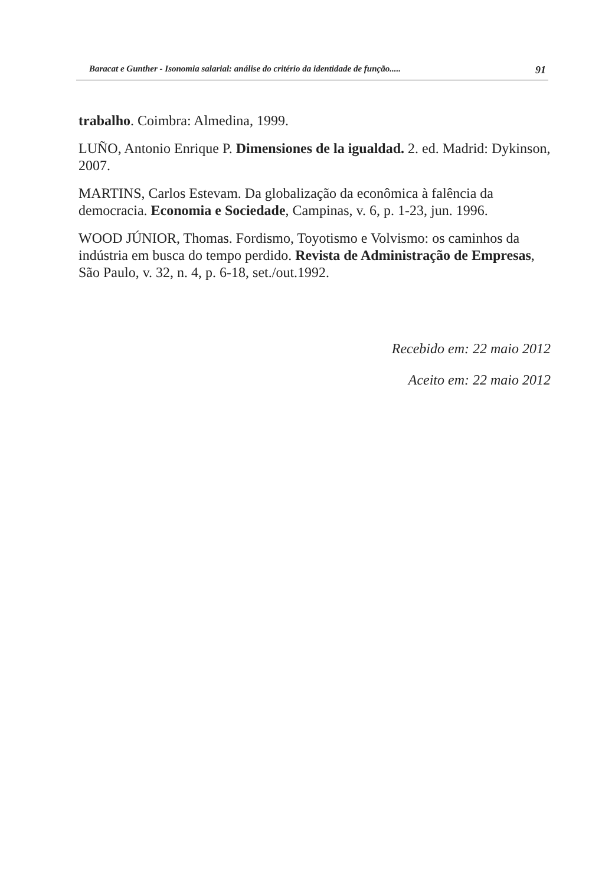Baracat e Gunther - Isonomia salarial: análise do critério da identidade de função..... 91
trabalho. Coimbra: Almedina, 1999.
LUÑO, Antonio Enrique P. Dimensiones de la igualdad. 2. ed. Madrid: Dykinson, 2007.
MARTINS, Carlos Estevam. Da globalização da econômica à falência da democracia. Economia e Sociedade, Campinas, v. 6, p. 1-23, jun. 1996.
WOOD JÚNIOR, Thomas. Fordismo, Toyotismo e Volvismo: os caminhos da indústria em busca do tempo perdido. Revista de Administração de Empresas, São Paulo, v. 32, n. 4, p. 6-18, set./out.1992.
Recebido em: 22 maio 2012
Aceito em: 22 maio 2012